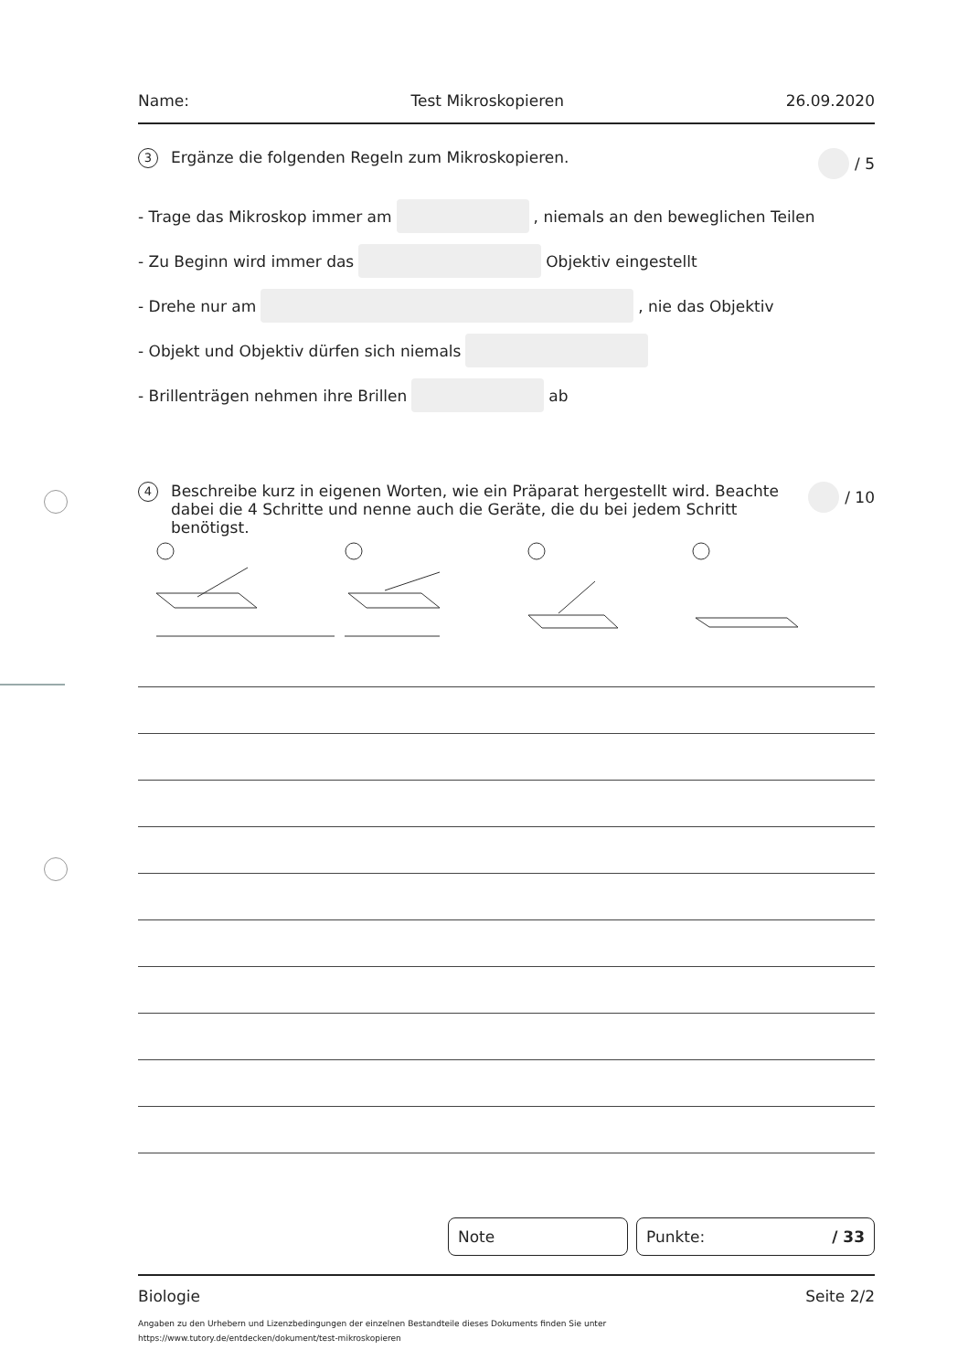Name: Test Mikroskopieren 26.09.2020
3 Ergänze die folgenden Regeln zum Mikroskopieren. / 5
- Trage das Mikroskop immer am , niemals an den beweglichen Teilen
- Zu Beginn wird immer das Objektiv eingestellt
- Drehe nur am , nie das Objektiv
- Objekt und Objektiv dürfen sich niemals
- Brillenträgen nehmen ihre Brillen ab
4 Beschreibe kurz in eigenen Worten, wie ein Präparat hergestellt wird. Beachte dabei die 4 Schritte und nenne auch die Geräte, die du bei jedem Schritt benötigst. / 10
Note Punkte: / 33
Biologie Seite 2/2
Angaben zu den Urhebern und Lizenzbedingungen der einzelnen Bestandteile dieses Dokuments finden Sie unter
https://www.tutory.de/entdecken/dokument/test-mikroskopieren